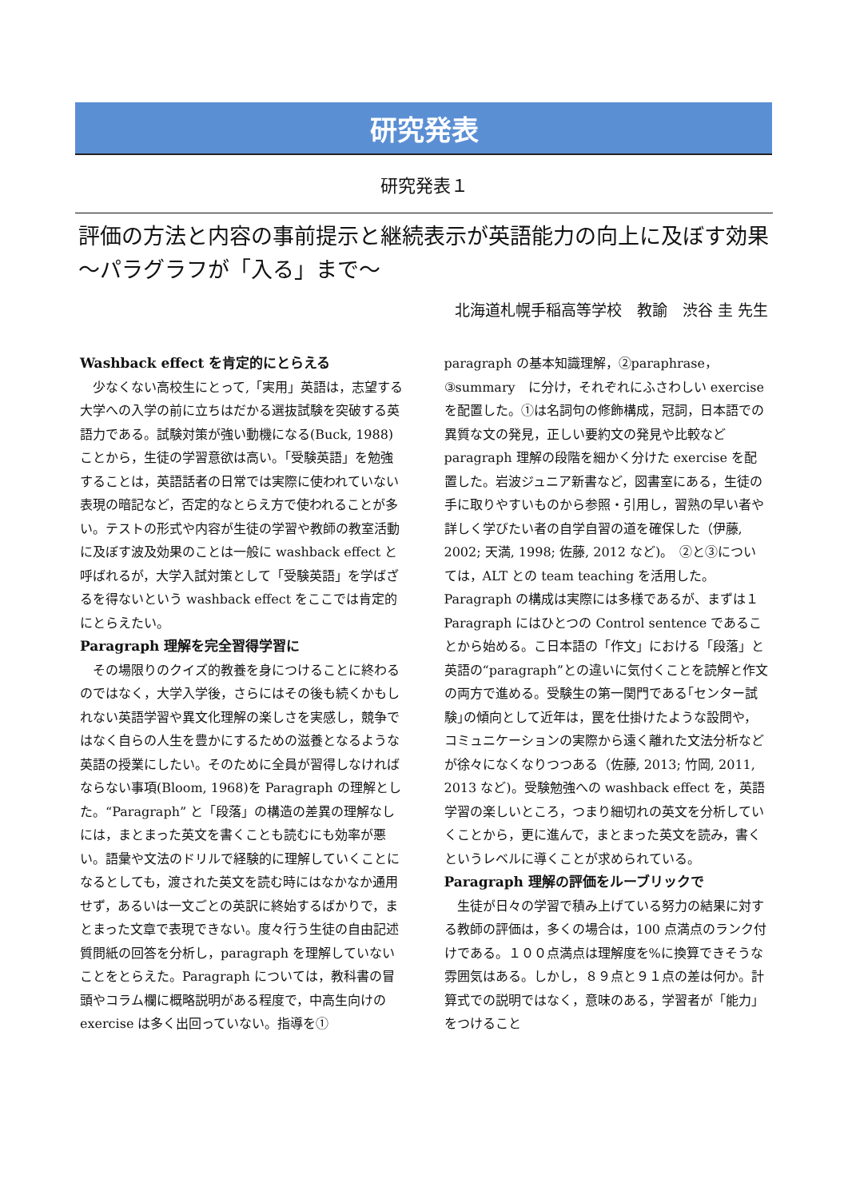研究発表
研究発表１
評価の方法と内容の事前提示と継続表示が英語能力の向上に及ぼす効果　～パラグラフが「入る」まで～
北海道札幌手稲高等学校　教諭　渋谷 圭 先生
Washback effect を肯定的にとらえる
少なくない高校生にとって,「実用」英語は，志望する大学への入学の前に立ちはだかる選抜試験を突破する英語力である。試験対策が強い動機になる(Buck, 1988)ことから，生徒の学習意欲は高い。「受験英語」を勉強することは，英語話者の日常では実際に使われていない表現の暗記など，否定的なとらえ方で使われることが多い。テストの形式や内容が生徒の学習や教師の教室活動に及ぼす波及効果のことは一般に washback effect と呼ばれるが，大学入試対策として「受験英語」を学ばざるを得ないという washback effect をここでは肯定的にとらえたい。
Paragraph 理解を完全習得学習に
その場限りのクイズ的教養を身につけることに終わるのではなく，大学入学後，さらにはその後も続くかもしれない英語学習や異文化理解の楽しさを実感し，競争ではなく自らの人生を豊かにするための滋養となるような英語の授業にしたい。そのために全員が習得しなければならない事項(Bloom, 1968)を Paragraph の理解とした。“Paragraph” と「段落」の構造の差異の理解なしには，まとまった英文を書くことも読むにも効率が悪い。語彙や文法のドリルで経験的に理解していくことになるとしても，渡された英文を読む時にはなかなか通用せず，あるいは一文ごとの英訳に終始するばかりで，まとまった文章で表現できない。度々行う生徒の自由記述質問紙の回答を分析し，paragraph を理解していないことをとらえた。Paragraph については，教科書の冒頭やコラム欄に概略説明がある程度で，中高生向けの exercise は多く出回っていない。指導を①
paragraph の基本知識理解，②paraphrase，③summary　に分け，それぞれにふさわしい exercise を配置した。①は名詞句の修飾構成，冠詞，日本語での異質な文の発見，正しい要約文の発見や比較など paragraph 理解の段階を細かく分けた exercise を配置した。岩波ジュニア新書など，図書室にある，生徒の手に取りやすいものから参照・引用し，習熟の早い者や詳しく学びたい者の自学自習の道を確保した（伊藤, 2002; 天満, 1998; 佐藤, 2012 など)。　②と③については，ALT との team teaching を活用した。Paragraph の構成は実際には多様であるが、まずは１Paragraph にはひとつの Control sentence であることから始める。こ日本語の「作文」における「段落」と英語の“paragraph”との違いに気付くことを読解と作文の両方で進める。受験生の第一関門である｢センター試験｣の傾向として近年は，罠を仕掛けたような設問や，コミュニケーションの実際から遠く離れた文法分析などが徐々になくなりつつある（佐藤, 2013; 竹岡, 2011, 2013 など)。受験勉強への washback effect を，英語学習の楽しいところ，つまり細切れの英文を分析していくことから，更に進んで，まとまった英文を読み，書くというレベルに導くことが求められている。
Paragraph 理解の評価をルーブリックで
生徒が日々の学習で積み上げている努力の結果に対する教師の評価は，多くの場合は，100 点満点のランク付けである。１００点満点は理解度を%に換算できそうな雰囲気はある。しかし，８９点と９１点の差は何か。計算式での説明ではなく，意味のある，学習者が「能力」をつけること